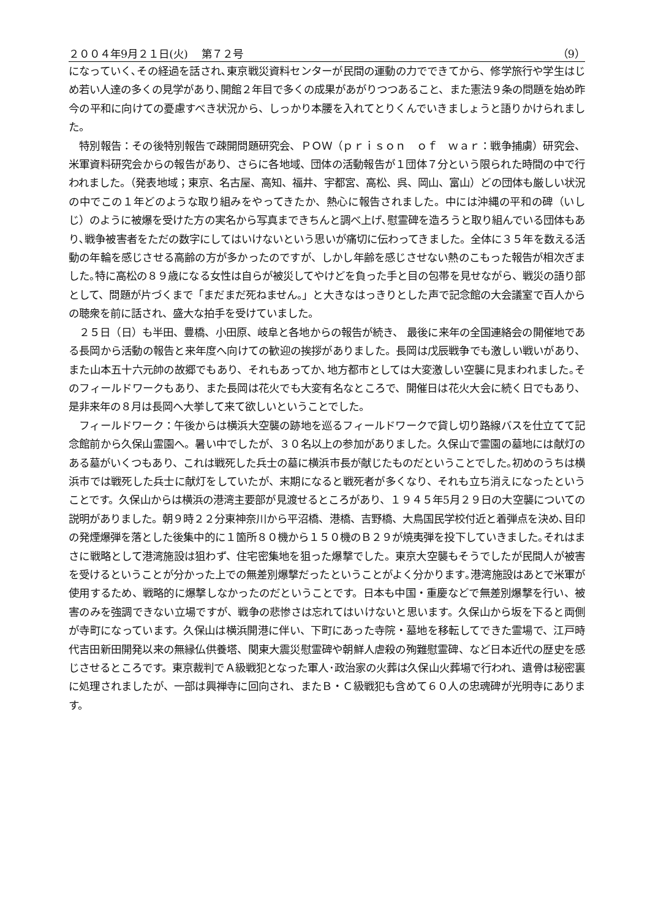２００４年9月２１日(火)　 第７２号 （9）
になっていく､その経過を話され､東京戦災資料センターが民間の運動の力でできてから、修学旅行や学生はじめ若い人達の多くの見学があり､開館２年目で多くの成果があがりつつあること、また憲法９条の問題を始め昨今の平和に向けての憂慮すべき状況から、しっかり本腰を入れてとりくんでいきましょうと語りかけられました。
　特別報告：その後特別報告で疎開問題研究会、ＰＯＷ（ｐｒｉｓｏｎ　ｏｆ　ｗａｒ：戦争捕虜）研究会、米軍資料研究会からの報告があり、さらに各地域、団体の活動報告が１団体７分という限られた時間の中で行われました。（発表地域；東京、名古屋、高知、福井、宇都宮、高松、呉、岡山、富山）どの団体も厳しい状況の中でこの１年どのような取り組みをやってきたか、熱心に報告されました。中には沖縄の平和の碑（いしじ）のように被爆を受けた方の実名から写真まできちんと調べ上げ､慰霊碑を造ろうと取り組んでいる団体もあり､戦争被害者をただの数字にしてはいけないという思いが痛切に伝わってきました。全体に３５年を数える活動の年輪を感じさせる高齢の方が多かったのですが、しかし年齢を感じさせない熱のこもった報告が相次ぎました｡特に高松の８９歳になる女性は自らが被災してやけどを負った手と目の包帯を見せながら、戦災の語り部として、問題が片づくまで「まだまだ死ねません。」と大きなはっきりとした声で記念館の大会議室で百人からの聴衆を前に話され、盛大な拍手を受けていました。
　２５日（日）も半田、豊橋、小田原、岐阜と各地からの報告が続き、 最後に来年の全国連絡会の開催地である長岡から活動の報告と来年度へ向けての歓迎の挨拶がありました。長岡は戊辰戦争でも激しい戦いがあり、また山本五十六元帥の故郷でもあり、それもあってか､地方都市としては大変激しい空襲に見まわれました｡そのフィールドワークもあり、また長岡は花火でも大変有名なところで、開催日は花火大会に続く日でもあり、是非来年の８月は長岡へ大挙して来て欲しいということでした。
　フィールドワーク：午後からは横浜大空襲の跡地を巡るフィールドワークで貸し切り路線バスを仕立てて記念館前から久保山霊園へ。暑い中でしたが、３０名以上の参加がありました。久保山で霊園の墓地には献灯のある墓がいくつもあり、これは戦死した兵士の墓に横浜市長が献じたものだということでした｡初めのうちは横浜市では戦死した兵士に献灯をしていたが、末期になると戦死者が多くなり、それも立ち消えになったということです。久保山からは横浜の港湾主要部が見渡せるところがあり、１９４５年5月２９日の大空襲についての説明がありました。朝９時２２分東神奈川から平沼橋、港橋、吉野橋、大鳥国民学校付近と着弾点を決め､目印の発煙爆弾を落とした後集中的に１箇所８０機から１５０機のＢ２９が焼夷弾を投下していきました｡それはまさに戦略として港湾施設は狙わず、住宅密集地を狙った爆撃でした。東京大空襲もそうでしたが民間人が被害を受けるということが分かった上での無差別爆撃だったということがよく分かります｡港湾施設はあとで米軍が使用するため、戦略的に爆撃しなかったのだということです。日本も中国・重慶などで無差別爆撃を行い、被害のみを強調できない立場ですが、戦争の悲惨さは忘れてはいけないと思います。久保山から坂を下ると両側が寺町になっています。久保山は横浜開港に伴い、下町にあった寺院・墓地を移転してできた霊場で、江戸時代吉田新田開発以来の無縁仏供養塔、関東大震災慰霊碑や朝鮮人虐殺の殉難慰霊碑、など日本近代の歴史を感じさせるところです。東京裁判でＡ級戦犯となった軍人･政治家の火葬は久保山火葬場で行われ、遺骨は秘密裏に処理されましたが、一部は興禅寺に回向され、またＢ・Ｃ級戦犯も含めて６０人の忠魂碑が光明寺にあります。